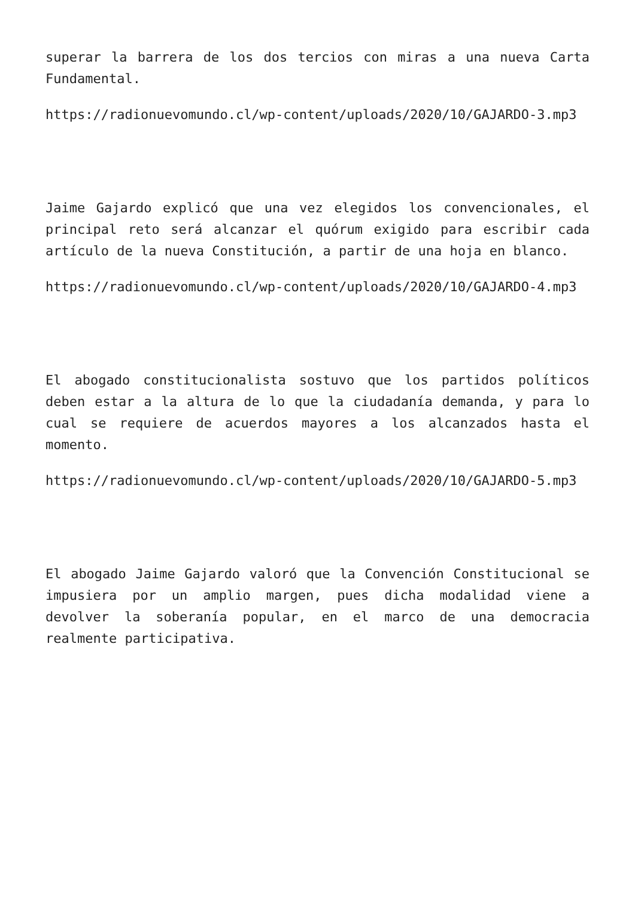superar la barrera de los dos tercios con miras a una nueva Carta Fundamental.
https://radionuevomundo.cl/wp-content/uploads/2020/10/GAJARDO-3.mp3
Jaime Gajardo explicó que una vez elegidos los convencionales, el principal reto será alcanzar el quórum exigido para escribir cada artículo de la nueva Constitución, a partir de una hoja en blanco.
https://radionuevomundo.cl/wp-content/uploads/2020/10/GAJARDO-4.mp3
El abogado constitucionalista sostuvo que los partidos políticos deben estar a la altura de lo que la ciudadanía demanda, y para lo cual se requiere de acuerdos mayores a los alcanzados hasta el momento.
https://radionuevomundo.cl/wp-content/uploads/2020/10/GAJARDO-5.mp3
El abogado Jaime Gajardo valoró que la Convención Constitucional se impusiera por un amplio margen, pues dicha modalidad viene a devolver la soberanía popular, en el marco de una democracia realmente participativa.